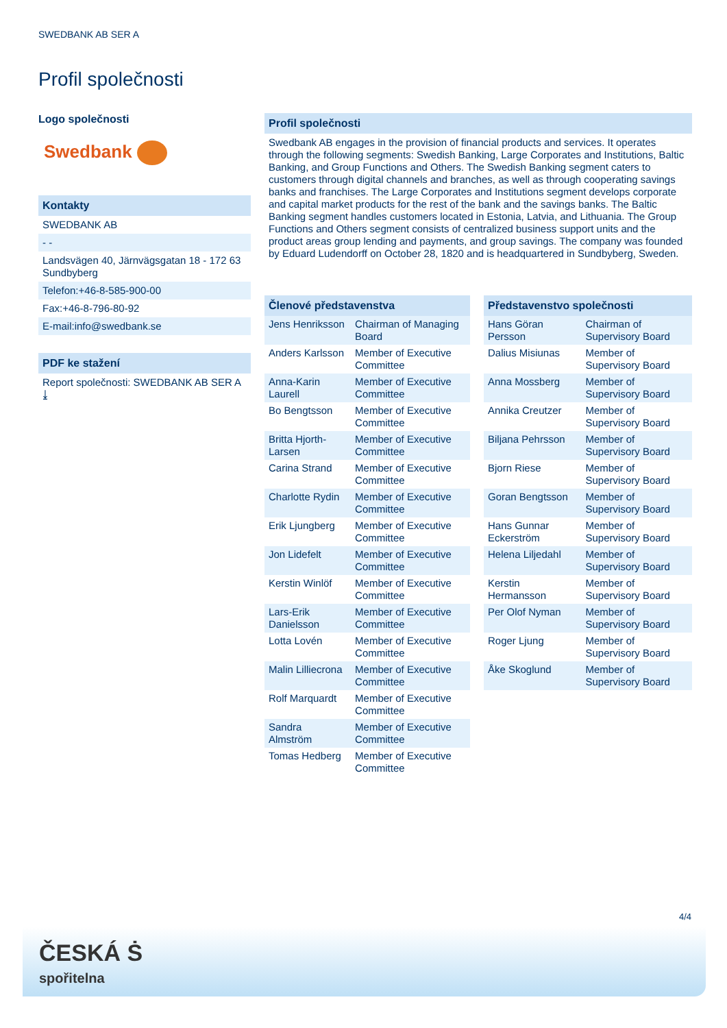SWEDBANK AB SER A
Profil společnosti
Logo společnosti
Swedbank
Kontakty
SWEDBANK AB
- -
Landsvägen 40, Järnvägsgatan 18 - 172 63 Sundbyberg
Telefon:+46-8-585-900-00
Fax:+46-8-796-80-92
E-mail:info@swedbank.se
PDF ke stažení
Report společnosti: SWEDBANK AB SER A ⤓
Profil společnosti
Swedbank AB engages in the provision of financial products and services. It operates through the following segments: Swedish Banking, Large Corporates and Institutions, Baltic Banking, and Group Functions and Others. The Swedish Banking segment caters to customers through digital channels and branches, as well as through cooperating savings banks and franchises. The Large Corporates and Institutions segment develops corporate and capital market products for the rest of the bank and the savings banks. The Baltic Banking segment handles customers located in Estonia, Latvia, and Lithuania. The Group Functions and Others segment consists of centralized business support units and the product areas group lending and payments, and group savings. The company was founded by Eduard Ludendorff on October 28, 1820 and is headquartered in Sundbyberg, Sweden.
| Členové představenstva | |
| --- | --- |
| Jens Henriksson | Chairman of Managing Board |
| Anders Karlsson | Member of Executive Committee |
| Anna-Karin Laurell | Member of Executive Committee |
| Bo Bengtsson | Member of Executive Committee |
| Britta Hjorth-Larsen | Member of Executive Committee |
| Carina Strand | Member of Executive Committee |
| Charlotte Rydin | Member of Executive Committee |
| Erik Ljungberg | Member of Executive Committee |
| Jon Lidefelt | Member of Executive Committee |
| Kerstin Winlöf | Member of Executive Committee |
| Lars-Erik Danielsson | Member of Executive Committee |
| Lotta Lovén | Member of Executive Committee |
| Malin Lilliecrona | Member of Executive Committee |
| Rolf Marquardt | Member of Executive Committee |
| Sandra Almström | Member of Executive Committee |
| Tomas Hedberg | Member of Executive Committee |
| Představenstvo společnosti | |
| --- | --- |
| Hans Göran Persson | Chairman of Supervisory Board |
| Dalius Misiunas | Member of Supervisory Board |
| Anna Mossberg | Member of Supervisory Board |
| Annika Creutzer | Member of Supervisory Board |
| Biljana Pehrsson | Member of Supervisory Board |
| Bjorn Riese | Member of Supervisory Board |
| Goran Bengtsson | Member of Supervisory Board |
| Hans Gunnar Eckerström | Member of Supervisory Board |
| Helena Liljedahl | Member of Supervisory Board |
| Kerstin Hermansson | Member of Supervisory Board |
| Per Olof Nyman | Member of Supervisory Board |
| Roger Ljung | Member of Supervisory Board |
| Åke Skoglund | Member of Supervisory Board |
4/4
ČESKÁ Ṡ
spořitelna